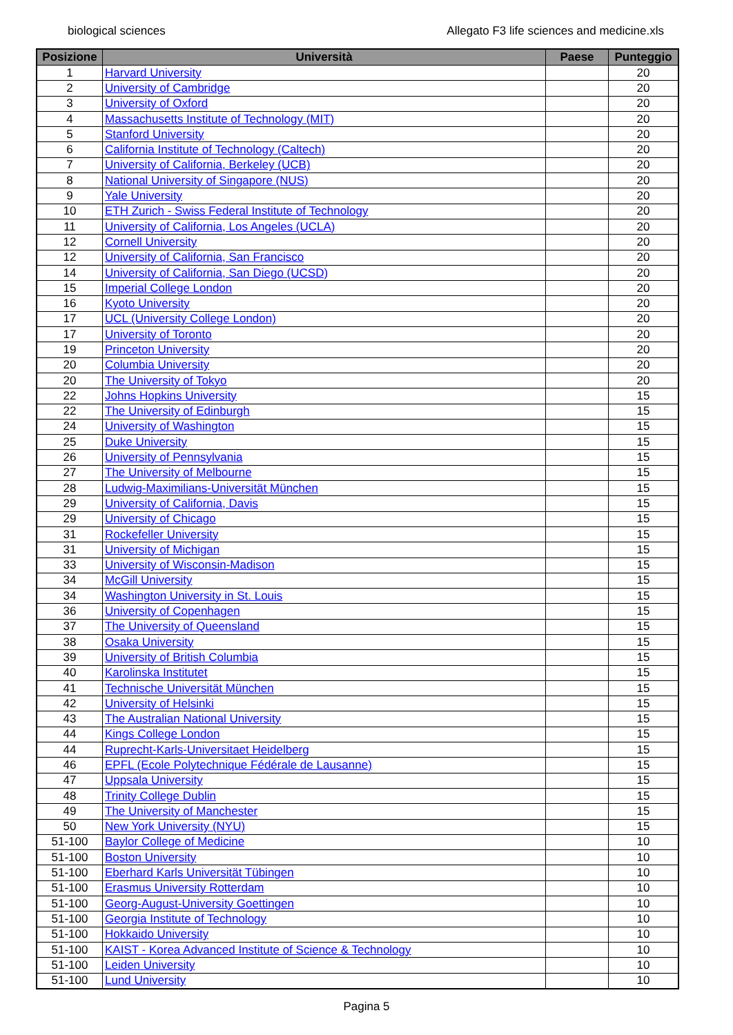biological sciences Allegato F3 life sciences and medicine.xls
| Posizione | Università | Paese | Punteggio |
| --- | --- | --- | --- |
| 1 | Harvard University | | 20 |
| 2 | University of Cambridge | | 20 |
| 3 | University of Oxford | | 20 |
| 4 | Massachusetts Institute of Technology (MIT) | | 20 |
| 5 | Stanford University | | 20 |
| 6 | California Institute of Technology (Caltech) | | 20 |
| 7 | University of California, Berkeley (UCB) | | 20 |
| 8 | National University of Singapore (NUS) | | 20 |
| 9 | Yale University | | 20 |
| 10 | ETH Zurich - Swiss Federal Institute of Technology | | 20 |
| 11 | University of California, Los Angeles (UCLA) | | 20 |
| 12 | Cornell University | | 20 |
| 12 | University of California, San Francisco | | 20 |
| 14 | University of California, San Diego (UCSD) | | 20 |
| 15 | Imperial College London | | 20 |
| 16 | Kyoto University | | 20 |
| 17 | UCL (University College London) | | 20 |
| 17 | University of Toronto | | 20 |
| 19 | Princeton University | | 20 |
| 20 | Columbia University | | 20 |
| 20 | The University of Tokyo | | 20 |
| 22 | Johns Hopkins University | | 15 |
| 22 | The University of Edinburgh | | 15 |
| 24 | University of Washington | | 15 |
| 25 | Duke University | | 15 |
| 26 | University of Pennsylvania | | 15 |
| 27 | The University of Melbourne | | 15 |
| 28 | Ludwig-Maximilians-Universität München | | 15 |
| 29 | University of California, Davis | | 15 |
| 29 | University of Chicago | | 15 |
| 31 | Rockefeller University | | 15 |
| 31 | University of Michigan | | 15 |
| 33 | University of Wisconsin-Madison | | 15 |
| 34 | McGill University | | 15 |
| 34 | Washington University in St. Louis | | 15 |
| 36 | University of Copenhagen | | 15 |
| 37 | The University of Queensland | | 15 |
| 38 | Osaka University | | 15 |
| 39 | University of British Columbia | | 15 |
| 40 | Karolinska Institutet | | 15 |
| 41 | Technische Universität München | | 15 |
| 42 | University of Helsinki | | 15 |
| 43 | The Australian National University | | 15 |
| 44 | Kings College London | | 15 |
| 44 | Ruprecht-Karls-Universitaet Heidelberg | | 15 |
| 46 | EPFL (Ecole Polytechnique Fédérale de Lausanne) | | 15 |
| 47 | Uppsala University | | 15 |
| 48 | Trinity College Dublin | | 15 |
| 49 | The University of Manchester | | 15 |
| 50 | New York University (NYU) | | 15 |
| 51-100 | Baylor College of Medicine | | 10 |
| 51-100 | Boston University | | 10 |
| 51-100 | Eberhard Karls Universität Tübingen | | 10 |
| 51-100 | Erasmus University Rotterdam | | 10 |
| 51-100 | Georg-August-University Goettingen | | 10 |
| 51-100 | Georgia Institute of Technology | | 10 |
| 51-100 | Hokkaido University | | 10 |
| 51-100 | KAIST - Korea Advanced Institute of Science & Technology | | 10 |
| 51-100 | Leiden University | | 10 |
| 51-100 | Lund University | | 10 |
Pagina 5